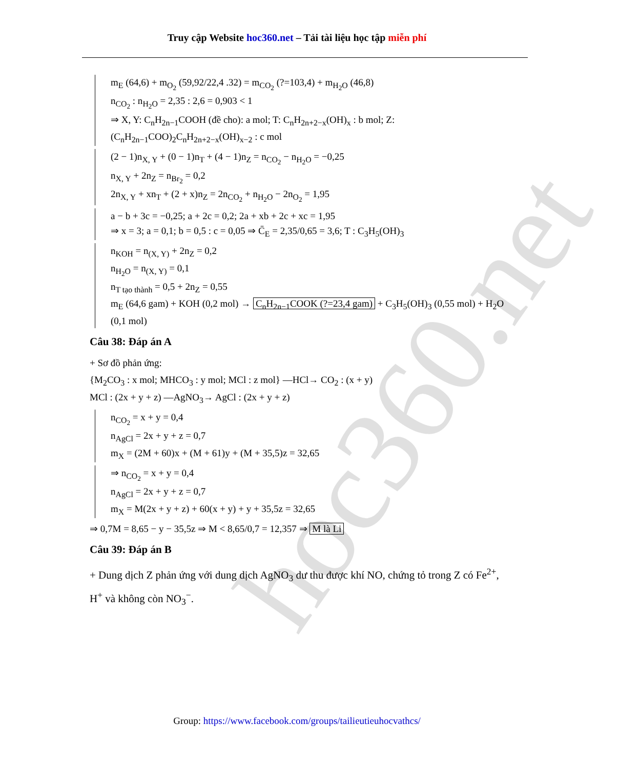hoc360.net
Truy cập Website hoc360.net – Tải tài liệu học tập miễn phí
m<sub>E</sub> (64,6) + m<sub>O<sub>2</sub></sub> (59,92/22,4 .32) = m<sub>CO<sub>2</sub></sub> (?=103,4) + m<sub>H<sub>2</sub>O</sub> (46,8)
n<sub>CO<sub>2</sub></sub> : n<sub>H<sub>2</sub>O</sub> = 2,35 : 2,6 = 0,903 < 1
⇒ X, Y: C<sub>n</sub>H<sub>2n−1</sub>COOH (đề cho): a mol; T: C<sub>n</sub>H<sub>2n+2−x</sub>(OH)<sub>x</sub> : b mol; Z: (C<sub>n</sub>H<sub>2n−1</sub>COO)<sub>2</sub>C<sub>n</sub>H<sub>2n+2−x</sub>(OH)<sub>x−2</sub> : c mol
(2 − 1)n<sub>X, Y</sub> + (0 − 1)n<sub>T</sub> + (4 − 1)n<sub>Z</sub> = n<sub>CO<sub>2</sub></sub> − n<sub>H<sub>2</sub>O</sub> = −0,25
n<sub>X, Y</sub> + 2n<sub>Z</sub> = n<sub>Br<sub>2</sub></sub> = 0,2
2n<sub>X, Y</sub> + xn<sub>T</sub> + (2 + x)n<sub>Z</sub> = 2n<sub>CO<sub>2</sub></sub> + n<sub>H<sub>2</sub>O</sub> − 2n<sub>O<sub>2</sub></sub> = 1,95
a − b + 3c = −0,25; a + 2c = 0,2; 2a + xb + 2c + xc = 1,95
⇒ x = 3; a = 0,1; b = 0,5 : c = 0,05 ⇒ C̄<sub>E</sub> = 2,35/0,65 = 3,6; T : C<sub>3</sub>H<sub>5</sub>(OH)<sub>3</sub>
n<sub>KOH</sub> = n<sub>(X, Y)</sub> + 2n<sub>Z</sub> = 0,2
n<sub>H<sub>2</sub>O</sub> = n<sub>(X, Y)</sub> = 0,1
n<sub>T tạo thành</sub> = 0,5 + 2n<sub>Z</sub> = 0,55
m<sub>E</sub> (64,6 gam) + KOH (0,2 mol) → C<sub>n</sub>H<sub>2n−1</sub>COOK (?=23,4 gam) + C<sub>3</sub>H<sub>5</sub>(OH)<sub>3</sub> (0,55 mol) + H<sub>2</sub>O (0,1 mol)
Câu 38: Đáp án A
+ Sơ đồ phản ứng:
{M<sub>2</sub>CO<sub>3</sub> : x mol; MHCO<sub>3</sub> : y mol; MCl : z mol} —HCl→ CO<sub>2</sub> : (x + y)
MCl : (2x + y + z) —AgNO<sub>3</sub>→ AgCl : (2x + y + z)
n<sub>CO<sub>2</sub></sub> = x + y = 0,4
n<sub>AgCl</sub> = 2x + y + z = 0,7
m<sub>X</sub> = (2M + 60)x + (M + 61)y + (M + 35,5)z = 32,65
⇒ n<sub>CO<sub>2</sub></sub> = x + y = 0,4
n<sub>AgCl</sub> = 2x + y + z = 0,7
m<sub>X</sub> = M(2x + y + z) + 60(x + y) + y + 35,5z = 32,65
⇒ 0,7M = 8,65 − y − 35,5z ⇒ M < 8,65/0,7 = 12,357 ⇒ M là Li
Câu 39: Đáp án B
+ Dung dịch Z phản ứng với dung dịch AgNO<sub>3</sub> dư thu được khí NO, chứng tỏ trong Z có Fe<sup>2+</sup>, H<sup>+</sup> và không còn NO<sub>3</sub><sup>−</sup>.
Group: https://www.facebook.com/groups/tailieutieuhocvathcs/